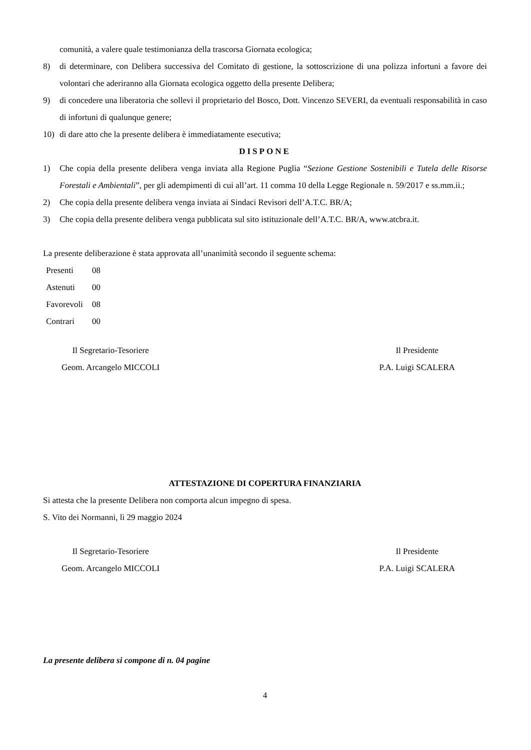comunità, a valere quale testimonianza della trascorsa Giornata ecologica;
8) di determinare, con Delibera successiva del Comitato di gestione, la sottoscrizione di una polizza infortuni a favore dei volontari che aderiranno alla Giornata ecologica oggetto della presente Delibera;
9) di concedere una liberatoria che sollevi il proprietario del Bosco, Dott. Vincenzo SEVERI, da eventuali responsabilità in caso di infortuni di qualunque genere;
10) di dare atto che la presente delibera è immediatamente esecutiva;
DISPONE
1) Che copia della presente delibera venga inviata alla Regione Puglia “Sezione Gestione Sostenibili e Tutela delle Risorse Forestali e Ambientali”, per gli adempimenti di cui all’art. 11 comma 10 della Legge Regionale n. 59/2017 e ss.mm.ii.;
2) Che copia della presente delibera venga inviata ai Sindaci Revisori dell’A.T.C. BR/A;
3) Che copia della presente delibera venga pubblicata sul sito istituzionale dell’A.T.C. BR/A, www.atcbra.it.
La presente deliberazione è stata approvata all’unanimità secondo il seguente schema:
| Presenti | 08 |
| Astenuti | 00 |
| Favorevoli | 08 |
| Contrari | 00 |
Il Segretario-Tesoriere
Geom. Arcangelo MICCOLI
Il Presidente
P.A. Luigi SCALERA
ATTESTAZIONE DI COPERTURA FINANZIARIA
Si attesta che la presente Delibera non comporta alcun impegno di spesa.
S. Vito dei Normanni, lì 29 maggio 2024
Il Segretario-Tesoriere
Geom. Arcangelo MICCOLI
Il Presidente
P.A. Luigi SCALERA
La presente delibera si compone di n. 04 pagine
4